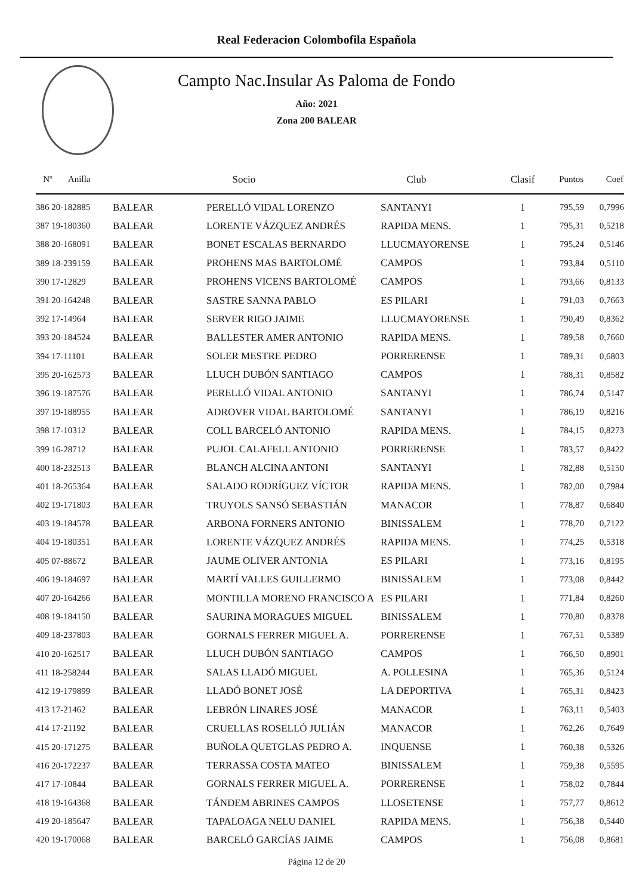Real Federacion Colombofila Española
Campto Nac.Insular As Paloma de Fondo
Año: 2021
Zona 200 BALEAR
| Nº Anilla | | Socio | Club | Clasif | Puntos | Coef |
| --- | --- | --- | --- | --- | --- | --- |
| 386 20-182885 | BALEAR | PERELLÓ VIDAL LORENZO | SANTANYI | 1 | 795,59 | 0,7996 |
| 387 19-180360 | BALEAR | LORENTE VÁZQUEZ ANDRÉS | RAPIDA MENS. | 1 | 795,31 | 0,5218 |
| 388 20-168091 | BALEAR | BONET ESCALAS BERNARDO | LLUCMAYORENSE | 1 | 795,24 | 0,5146 |
| 389 18-239159 | BALEAR | PROHENS MAS BARTOLOMÉ | CAMPOS | 1 | 793,84 | 0,5110 |
| 390 17-12829 | BALEAR | PROHENS VICENS BARTOLOMÉ | CAMPOS | 1 | 793,66 | 0,8133 |
| 391 20-164248 | BALEAR | SASTRE SANNA PABLO | ES PILARI | 1 | 791,03 | 0,7663 |
| 392 17-14964 | BALEAR | SERVER RIGO JAIME | LLUCMAYORENSE | 1 | 790,49 | 0,8362 |
| 393 20-184524 | BALEAR | BALLESTER AMER ANTONIO | RAPIDA MENS. | 1 | 789,58 | 0,7660 |
| 394 17-11101 | BALEAR | SOLER MESTRE PEDRO | PORRERENSE | 1 | 789,31 | 0,6803 |
| 395 20-162573 | BALEAR | LLUCH DUBÓN SANTIAGO | CAMPOS | 1 | 788,31 | 0,8582 |
| 396 19-187576 | BALEAR | PERELLÓ VIDAL ANTONIO | SANTANYI | 1 | 786,74 | 0,5147 |
| 397 19-188955 | BALEAR | ADROVER VIDAL BARTOLOMÉ | SANTANYI | 1 | 786,19 | 0,8216 |
| 398 17-10312 | BALEAR | COLL BARCELÓ ANTONIO | RAPIDA MENS. | 1 | 784,15 | 0,8273 |
| 399 16-28712 | BALEAR | PUJOL CALAFELL ANTONIO | PORRERENSE | 1 | 783,57 | 0,8422 |
| 400 18-232513 | BALEAR | BLANCH ALCINA ANTONI | SANTANYI | 1 | 782,88 | 0,5150 |
| 401 18-265364 | BALEAR | SALADO RODRÍGUEZ VÍCTOR | RAPIDA MENS. | 1 | 782,00 | 0,7984 |
| 402 19-171803 | BALEAR | TRUYOLS SANSÓ SEBASTIÁN | MANACOR | 1 | 778,87 | 0,6840 |
| 403 19-184578 | BALEAR | ARBONA FORNERS ANTONIO | BINISSALEM | 1 | 778,70 | 0,7122 |
| 404 19-180351 | BALEAR | LORENTE VÁZQUEZ ANDRÉS | RAPIDA MENS. | 1 | 774,25 | 0,5318 |
| 405 07-88672 | BALEAR | JAUME OLIVER ANTONIA | ES PILARI | 1 | 773,16 | 0,8195 |
| 406 19-184697 | BALEAR | MARTÍ VALLES GUILLERMO | BINISSALEM | 1 | 773,08 | 0,8442 |
| 407 20-164266 | BALEAR | MONTILLA MORENO FRANCISCO A | ES PILARI | 1 | 771,84 | 0,8260 |
| 408 19-184150 | BALEAR | SAURINA MORAGUES MIGUEL | BINISSALEM | 1 | 770,80 | 0,8378 |
| 409 18-237803 | BALEAR | GORNALS FERRER MIGUEL A. | PORRERENSE | 1 | 767,51 | 0,5389 |
| 410 20-162517 | BALEAR | LLUCH DUBÓN SANTIAGO | CAMPOS | 1 | 766,50 | 0,8901 |
| 411 18-258244 | BALEAR | SALAS LLADÓ MIGUEL | A. POLLESINA | 1 | 765,36 | 0,5124 |
| 412 19-179899 | BALEAR | LLADÓ BONET JOSÉ | LA DEPORTIVA | 1 | 765,31 | 0,8423 |
| 413 17-21462 | BALEAR | LEBRÓN LINARES JOSÉ | MANACOR | 1 | 763,11 | 0,5403 |
| 414 17-21192 | BALEAR | CRUELLAS ROSELLÓ JULIÁN | MANACOR | 1 | 762,26 | 0,7649 |
| 415 20-171275 | BALEAR | BUÑOLA QUETGLAS PEDRO A. | INQUENSE | 1 | 760,38 | 0,5326 |
| 416 20-172237 | BALEAR | TERRASSA COSTA MATEO | BINISSALEM | 1 | 759,38 | 0,5595 |
| 417 17-10844 | BALEAR | GORNALS FERRER MIGUEL A. | PORRERENSE | 1 | 758,02 | 0,7844 |
| 418 19-164368 | BALEAR | TÁNDEM ABRINES CAMPOS | LLOSETENSE | 1 | 757,77 | 0,8612 |
| 419 20-185647 | BALEAR | TAPALOAGA NELU DANIEL | RAPIDA MENS. | 1 | 756,38 | 0,5440 |
| 420 19-170068 | BALEAR | BARCELÓ GARCÍAS JAIME | CAMPOS | 1 | 756,08 | 0,8681 |
Página 12 de 20